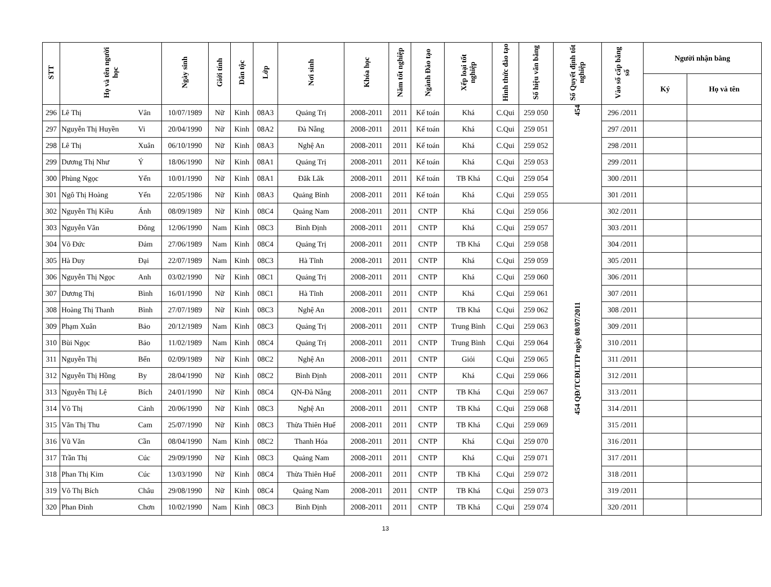| STT | Họ và tên người học | | Ngày sinh | Giới tính | Dân tộc | Lớp | Nơi sinh | Khóa học | Năm tốt nghiệp | Ngành Đào tạo | Xếp loại tốt nghiệp | Hình thức đào tạo | Số hiệu văn bằng | Số Quyết định tốt nghiệp | Vào sổ cấp bằng số | Người nhận bằng | |
| --- | --- | --- | --- | --- | --- | --- | --- | --- | --- | --- | --- | --- | --- | --- | --- | --- | --- |
| | | | | | | | | | | | | | | | | Ký | Họ và tên |
| 296 | Lê Thị | Vân | 10/07/1989 | Nữ | Kinh | 08A3 | Quảng Trị | 2008-2011 | 2011 | Kế toán | Khá | C.Qui | 259 050 | 454 | 296 /2011 | | |
| 297 | Nguyễn Thị Huyền | Vi | 20/04/1990 | Nữ | Kinh | 08A2 | Đà Nẵng | 2008-2011 | 2011 | Kế toán | Khá | C.Qui | 259 051 | | 297 /2011 | | |
| 298 | Lê Thị | Xuân | 06/10/1990 | Nữ | Kinh | 08A3 | Nghệ An | 2008-2011 | 2011 | Kế toán | Khá | C.Qui | 259 052 | | 298 /2011 | | |
| 299 | Dương Thị Như | Ý | 18/06/1990 | Nữ | Kinh | 08A1 | Quảng Trị | 2008-2011 | 2011 | Kế toán | Khá | C.Qui | 259 053 | | 299 /2011 | | |
| 300 | Phùng Ngọc | Yến | 10/01/1990 | Nữ | Kinh | 08A1 | Đăk Lăk | 2008-2011 | 2011 | Kế toán | TB Khá | C.Qui | 259 054 | | 300 /2011 | | |
| 301 | Ngô Thị Hoàng | Yến | 22/05/1986 | Nữ | Kinh | 08A3 | Quảng Bình | 2008-2011 | 2011 | Kế toán | Khá | C.Qui | 259 055 | | 301 /2011 | | |
| 302 | Nguyễn Thị Kiều | Ánh | 08/09/1989 | Nữ | Kinh | 08C4 | Quảng Nam | 2008-2011 | 2011 | CNTP | Khá | C.Qui | 259 056 | 454 QĐ/TCĐLTTP ngày 08/07/2011 | 302 /2011 | | |
| 303 | Nguyễn Văn | Đông | 12/06/1990 | Nam | Kinh | 08C3 | Bình Định | 2008-2011 | 2011 | CNTP | Khá | C.Qui | 259 057 | | 303 /2011 | | |
| 304 | Võ Đức | Đảm | 27/06/1989 | Nam | Kinh | 08C4 | Quảng Trị | 2008-2011 | 2011 | CNTP | TB Khá | C.Qui | 259 058 | | 304 /2011 | | |
| 305 | Hà Duy | Đại | 22/07/1989 | Nam | Kinh | 08C3 | Hà Tĩnh | 2008-2011 | 2011 | CNTP | Khá | C.Qui | 259 059 | | 305 /2011 | | |
| 306 | Nguyễn Thị Ngọc | Anh | 03/02/1990 | Nữ | Kinh | 08C1 | Quảng Trị | 2008-2011 | 2011 | CNTP | Khá | C.Qui | 259 060 | | 306 /2011 | | |
| 307 | Dương Thị | Bình | 16/01/1990 | Nữ | Kinh | 08C1 | Hà Tĩnh | 2008-2011 | 2011 | CNTP | Khá | C.Qui | 259 061 | | 307 /2011 | | |
| 308 | Hoàng Thị Thanh | Bình | 27/07/1989 | Nữ | Kinh | 08C3 | Nghệ An | 2008-2011 | 2011 | CNTP | TB Khá | C.Qui | 259 062 | | 308 /2011 | | |
| 309 | Phạm Xuân | Bảo | 20/12/1989 | Nam | Kinh | 08C3 | Quảng Trị | 2008-2011 | 2011 | CNTP | Trung Bình | C.Qui | 259 063 | | 309 /2011 | | |
| 310 | Bùi Ngọc | Bảo | 11/02/1989 | Nam | Kinh | 08C4 | Quảng Trị | 2008-2011 | 2011 | CNTP | Trung Bình | C.Qui | 259 064 | | 310 /2011 | | |
| 311 | Nguyễn Thị | Bến | 02/09/1989 | Nữ | Kinh | 08C2 | Nghệ An | 2008-2011 | 2011 | CNTP | Giỏi | C.Qui | 259 065 | | 311 /2011 | | |
| 312 | Nguyễn Thị Hồng | By | 28/04/1990 | Nữ | Kinh | 08C2 | Bình Định | 2008-2011 | 2011 | CNTP | Khá | C.Qui | 259 066 | | 312 /2011 | | |
| 313 | Nguyễn Thị Lệ | Bích | 24/01/1990 | Nữ | Kinh | 08C4 | QN-Đà Nẵng | 2008-2011 | 2011 | CNTP | TB Khá | C.Qui | 259 067 | | 313 /2011 | | |
| 314 | Võ Thị | Cảnh | 20/06/1990 | Nữ | Kinh | 08C3 | Nghệ An | 2008-2011 | 2011 | CNTP | TB Khá | C.Qui | 259 068 | | 314 /2011 | | |
| 315 | Văn Thị Thu | Cam | 25/07/1990 | Nữ | Kinh | 08C3 | Thừa Thiên Huế | 2008-2011 | 2011 | CNTP | TB Khá | C.Qui | 259 069 | | 315 /2011 | | |
| 316 | Vũ Văn | Cần | 08/04/1990 | Nam | Kinh | 08C2 | Thanh Hóa | 2008-2011 | 2011 | CNTP | Khá | C.Qui | 259 070 | | 316 /2011 | | |
| 317 | Trần Thị | Cúc | 29/09/1990 | Nữ | Kinh | 08C3 | Quảng Nam | 2008-2011 | 2011 | CNTP | Khá | C.Qui | 259 071 | | 317 /2011 | | |
| 318 | Phan Thị Kim | Cúc | 13/03/1990 | Nữ | Kinh | 08C4 | Thừa Thiên Huế | 2008-2011 | 2011 | CNTP | TB Khá | C.Qui | 259 072 | | 318 /2011 | | |
| 319 | Võ Thị Bích | Châu | 29/08/1990 | Nữ | Kinh | 08C4 | Quảng Nam | 2008-2011 | 2011 | CNTP | TB Khá | C.Qui | 259 073 | | 319 /2011 | | |
| 320 | Phan Đình | Chơn | 10/02/1990 | Nam | Kinh | 08C3 | Bình Định | 2008-2011 | 2011 | CNTP | TB Khá | C.Qui | 259 074 | | 320 /2011 | | |
13